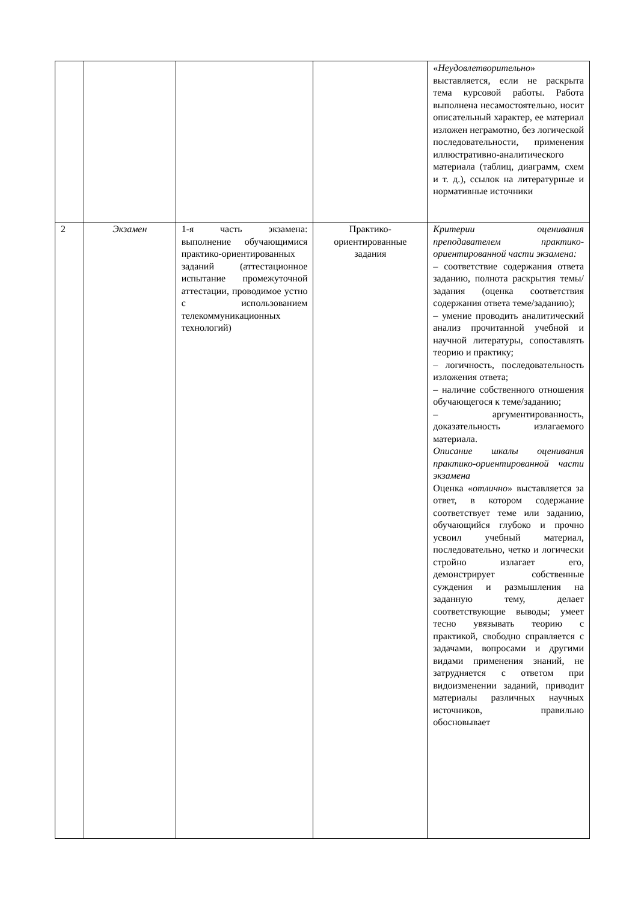| | | | | « Неудовлетворительно » выставляется, если не раскрыта тема курсовой работы. Работа выполнена несамостоятельно, носит описательный характер, ее материал изложен неграмотно, без логической последовательности, применения иллюстративно-аналитического материала (таблиц, диаграмм, схем и т. д.), ссылок на литературные и нормативные источники |
| 2 | Экзамен | 1-я часть экзамена: выполнение обучающимися практико-ориентированных заданий (аттестационное испытание промежуточной аттестации, проводимое устно с использованием телекоммуникационных технологий) | Практико-ориентированные задания | Критерии оценивания преподавателем практико-ориентированной части экзамена: – соответствие содержания ответа заданию, полнота раскрытия темы/задания (оценка соответствия содержания ответа теме/заданию); – умение проводить аналитический анализ прочитанной учебной и научной литературы, сопоставлять теорию и практику; – логичность, последовательность изложения ответа; – наличие собственного отношения обучающегося к теме/заданию; – аргументированность, доказательность излагаемого материала. Описание шкалы оценивания практико-ориентированной части экзамена Оценка « отлично » выставляется за ответ, в котором содержание соответствует теме или заданию, обучающийся глубоко и прочно усвоил учебный материал, последовательно, четко и логически стройно излагает его, демонстрирует собственные суждения и размышления на заданную тему, делает соответствующие выводы; умеет тесно увязывать теорию с практикой, свободно справляется с задачами, вопросами и другими видами применения знаний, не затрудняется с ответом при видоизменении заданий, приводит материалы различных научных источников, правильно обосновывает |